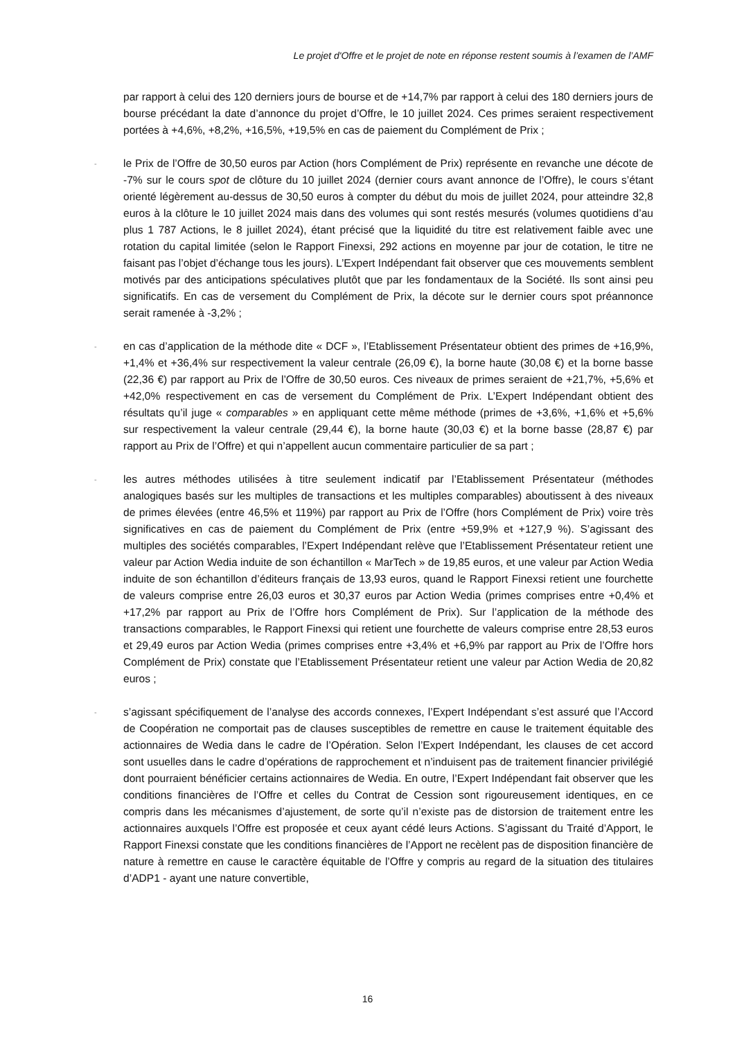Le projet d'Offre et le projet de note en réponse restent soumis à l’examen de l’AMF
par rapport à celui des 120 derniers jours de bourse et de +14,7% par rapport à celui des 180 derniers jours de bourse précédant la date d’annonce du projet d’Offre, le 10 juillet 2024. Ces primes seraient respectivement portées à +4,6%, +8,2%, +16,5%, +19,5% en cas de paiement du Complément de Prix ;
-
le Prix de l’Offre de 30,50 euros par Action (hors Complément de Prix) représente en revanche une décote de -7% sur le cours spot de clôture du 10 juillet 2024 (dernier cours avant annonce de l’Offre), le cours s’étant orienté légèrement au-dessus de 30,50 euros à compter du début du mois de juillet 2024, pour atteindre 32,8 euros à la clôture le 10 juillet 2024 mais dans des volumes qui sont restés mesurés (volumes quotidiens d’au plus 1 787 Actions, le 8 juillet 2024), étant précisé que la liquidité du titre est relativement faible avec une rotation du capital limitée (selon le Rapport Finexsi, 292 actions en moyenne par jour de cotation, le titre ne faisant pas l’objet d’échange tous les jours). L’Expert Indépendant fait observer que ces mouvements semblent motivés par des anticipations spéculatives plutôt que par les fondamentaux de la Société. Ils sont ainsi peu significatifs. En cas de versement du Complément de Prix, la décote sur le dernier cours spot préannonce serait ramenée à -3,2% ;
-
en cas d’application de la méthode dite « DCF », l’Etablissement Présentateur obtient des primes de +16,9%, +1,4% et +36,4% sur respectivement la valeur centrale (26,09 €), la borne haute (30,08 €) et la borne basse (22,36 €) par rapport au Prix de l’Offre de 30,50 euros. Ces niveaux de primes seraient de +21,7%, +5,6% et +42,0% respectivement en cas de versement du Complément de Prix. L’Expert Indépendant obtient des résultats qu’il juge « comparables » en appliquant cette même méthode (primes de +3,6%, +1,6% et +5,6% sur respectivement la valeur centrale (29,44 €), la borne haute (30,03 €) et la borne basse (28,87 €) par rapport au Prix de l’Offre) et qui n’appellent aucun commentaire particulier de sa part ;
-
les autres méthodes utilisées à titre seulement indicatif par l’Etablissement Présentateur (méthodes analogiques basés sur les multiples de transactions et les multiples comparables) aboutissent à des niveaux de primes élevées (entre 46,5% et 119%) par rapport au Prix de l’Offre (hors Complément de Prix) voire très significatives en cas de paiement du Complément de Prix (entre +59,9% et +127,9 %). S’agissant des multiples des sociétés comparables, l’Expert Indépendant relève que l’Etablissement Présentateur retient une valeur par Action Wedia induite de son échantillon « MarTech » de 19,85 euros, et une valeur par Action Wedia induite de son échantillon d’éditeurs français de 13,93 euros, quand le Rapport Finexsi retient une fourchette de valeurs comprise entre 26,03 euros et 30,37 euros par Action Wedia (primes comprises entre +0,4% et +17,2% par rapport au Prix de l’Offre hors Complément de Prix). Sur l’application de la méthode des transactions comparables, le Rapport Finexsi qui retient une fourchette de valeurs comprise entre 28,53 euros et 29,49 euros par Action Wedia (primes comprises entre +3,4% et +6,9% par rapport au Prix de l’Offre hors Complément de Prix) constate que l’Etablissement Présentateur retient une valeur par Action Wedia de 20,82 euros ;
-
s’agissant spécifiquement de l’analyse des accords connexes, l’Expert Indépendant s’est assuré que l’Accord de Coopération ne comportait pas de clauses susceptibles de remettre en cause le traitement équitable des actionnaires de Wedia dans le cadre de l’Opération. Selon l’Expert Indépendant, les clauses de cet accord sont usuelles dans le cadre d’opérations de rapprochement et n’induisent pas de traitement financier privilégié dont pourraient bénéficier certains actionnaires de Wedia. En outre, l’Expert Indépendant fait observer que les conditions financières de l’Offre et celles du Contrat de Cession sont rigoureusement identiques, en ce compris dans les mécanismes d’ajustement, de sorte qu’il n’existe pas de distorsion de traitement entre les actionnaires auxquels l’Offre est proposée et ceux ayant cédé leurs Actions. S’agissant du Traité d’Apport, le Rapport Finexsi constate que les conditions financières de l’Apport ne recèlent pas de disposition financière de nature à remettre en cause le caractère équitable de l’Offre y compris au regard de la situation des titulaires d’ADP1 - ayant une nature convertible,
16